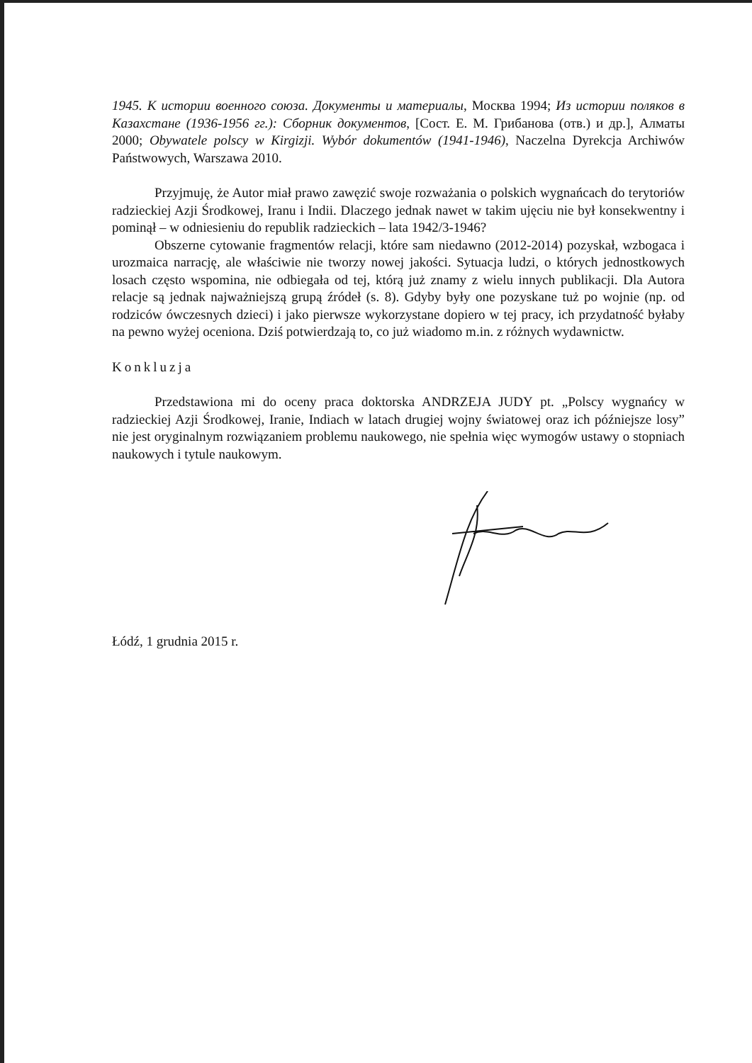1945. К истории военного союза. Документы и материалы, Москва 1994; Из истории поляков в Казахстане (1936-1956 гг.): Сборник документов, [Сост. Е. М. Грибанова (отв.) и др.], Алматы 2000; Obywatele polscy w Kirgizji. Wybór dokumentów (1941-1946), Naczelna Dyrekcja Archiwów Państwowych, Warszawa 2010.
Przyjmuję, że Autor miał prawo zawęzić swoje rozważania o polskich wygnańcach do terytoriów radzieckiej Azji Środkowej, Iranu i Indii. Dlaczego jednak nawet w takim ujęciu nie był konsekwentny i pominął – w odniesieniu do republik radzieckich – lata 1942/3-1946?
Obszerne cytowanie fragmentów relacji, które sam niedawno (2012-2014) pozyskał, wzbogaca i urozmaica narrację, ale właściwie nie tworzy nowej jakości. Sytuacja ludzi, o których jednostkowych losach często wspomina, nie odbiegała od tej, którą już znamy z wielu innych publikacji. Dla Autora relacje są jednak najważniejszą grupą źródeł (s. 8). Gdyby były one pozyskane tuż po wojnie (np. od rodziców ówczesnych dzieci) i jako pierwsze wykorzystane dopiero w tej pracy, ich przydatność byłaby na pewno wyżej oceniona. Dziś potwierdzają to, co już wiadomo m.in. z różnych wydawnictw.
Konkluzja
Przedstawiona mi do oceny praca doktorska ANDRZEJA JUDY pt. „Polscy wygnańcy w radzieckiej Azji Środkowej, Iranie, Indiach w latach drugiej wojny światowej oraz ich późniejsze losy” nie jest oryginalnym rozwiązaniem problemu naukowego, nie spełnia więc wymogów ustawy o stopniach naukowych i tytule naukowym.
Łódź, 1 grudnia 2015 r.